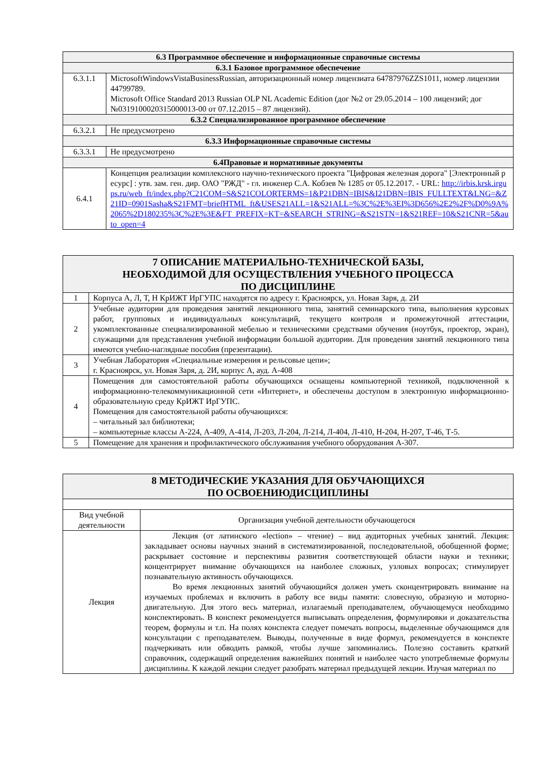| 6.3 Программное обеспечение и информационные справочные системы | |
| 6.3.1 Базовое программное обеспечение | |
| 6.3.1.1 | MicrosoftWindowsVistaBusinessRussian, авторизационный номер лицензиата 64787976ZZS1011, номер лицензии 44799789. Microsoft Office Standard 2013 Russian OLP NL Academic Edition (дог №2 от 29.05.2014 – 100 лицензий; дог №0319100020315000013-00 от 07.12.2015 – 87 лицензий). |
| 6.3.2 Специализированное программное обеспечение | |
| 6.3.2.1 | Не предусмотрено |
| 6.3.3 Информационные справочные системы | |
| 6.3.3.1 | Не предусмотрено |
| 6.4Правовые и нормативные документы | |
| 6.4.1 | Концепция реализации комплексного научно-технического проекта "Цифровая железная дорога" [Электронный ресурс] : утв. зам. ген. дир. ОАО "РЖД" - гл. инженер С.А. Кобзев № 1285 от 05.12.2017. - URL: http://irbis.krsk.irgups.ru/web_ft/index.php?C21COM=S&S21COLORTERMS=1&P21DBN=IBIS&I21DBN=IBIS_FULLTEXT&LNG=&Z21ID=0901Sasha&S21FMT=briefHTML_ft&USES21ALL=1&S21ALL=%3C%2E%3EI%3D656%2E2%2F%D0%9A%2065%2D180235%3C%2E%3E&FT_PREFIX=KT=&SEARCH_STRING=&S21STN=1&S21REF=10&S21CNR=5&auto_open=4 |
| 7 ОПИСАНИЕ МАТЕРИАЛЬНО-ТЕХНИЧЕСКОЙ БАЗЫ, НЕОБХОДИМОЙ ДЛЯ ОСУЩЕСТВЛЕНИЯ УЧЕБНОГО ПРОЦЕССА ПО ДИСЦИПЛИНЕ | |
| 1 | Корпуса А, Л, Т, Н КрИЖТ ИрГУПС находятся по адресу г. Красноярск, ул. Новая Заря, д. 2И |
| 2 | Учебные аудитории для проведения занятий лекционного типа, занятий семинарского типа, выполнения курсовых работ, групповых и индивидуальных консультаций, текущего контроля и промежуточной аттестации, укомплектованные специализированной мебелью и техническими средствами обучения (ноутбук, проектор, экран), служащими для представления учебной информации большой аудитории. Для проведения занятий лекционного типа имеются учебно-наглядные пособия (презентации). |
| 3 | Учебная Лаборатория «Специальные измерения и рельсовые цепи»; г. Красноярск, ул. Новая Заря, д. 2И, корпус А, ауд. А-408 |
| 4 | Помещения для самостоятельной работы обучающихся оснащены компьютерной техникой, подключенной к информационно-телекоммуникационной сети «Интернет», и обеспечены доступом в электронную информационно-образовательную среду КрИЖТ ИрГУПС. Помещения для самостоятельной работы обучающихся: – читальный зал библиотеки; – компьютерные классы А-224, А-409, А-414, Л-203, Л-204, Л-214, Л-404, Л-410, Н-204, Н-207, Т-46, Т-5. |
| 5 | Помещение для хранения и профилактического обслуживания учебного оборудования А-307. |
| 8 МЕТОДИЧЕСКИЕ УКАЗАНИЯ ДЛЯ ОБУЧАЮЩИХСЯ ПО ОСВОЕНИЮДИСЦИПЛИНЫ | |
| Вид учебной деятельности | Организация учебной деятельности обучающегося |
| Лекция | Лекция (от латинского «lection» – чтение) – вид аудиторных учебных занятий. Лекция: закладывает основы научных знаний в систематизированной, последовательной, обобщенной форме; раскрывает состояние и перспективы развития соответствующей области науки и техники; концентрирует внимание обучающихся на наиболее сложных, узловых вопросах; стимулирует познавательную активность обучающихся. Во время лекционных занятий обучающийся должен уметь сконцентрировать внимание на изучаемых проблемах и включить в работу все виды памяти: словесную, образную и моторно-двигательную. Для этого весь материал, излагаемый преподавателем, обучающемуся необходимо конспектировать. В конспект рекомендуется выписывать определения, формулировки и доказательства теорем, формулы и т.п. На полях конспекта следует помечать вопросы, выделенные обучающимся для консультации с преподавателем. Выводы, полученные в виде формул, рекомендуется в конспекте подчеркивать или обводить рамкой, чтобы лучше запоминались. Полезно составить краткий справочник, содержащий определения важнейших понятий и наиболее часто употребляемые формулы дисциплины. К каждой лекции следует разобрать материал предыдущей лекции. Изучая материал по |